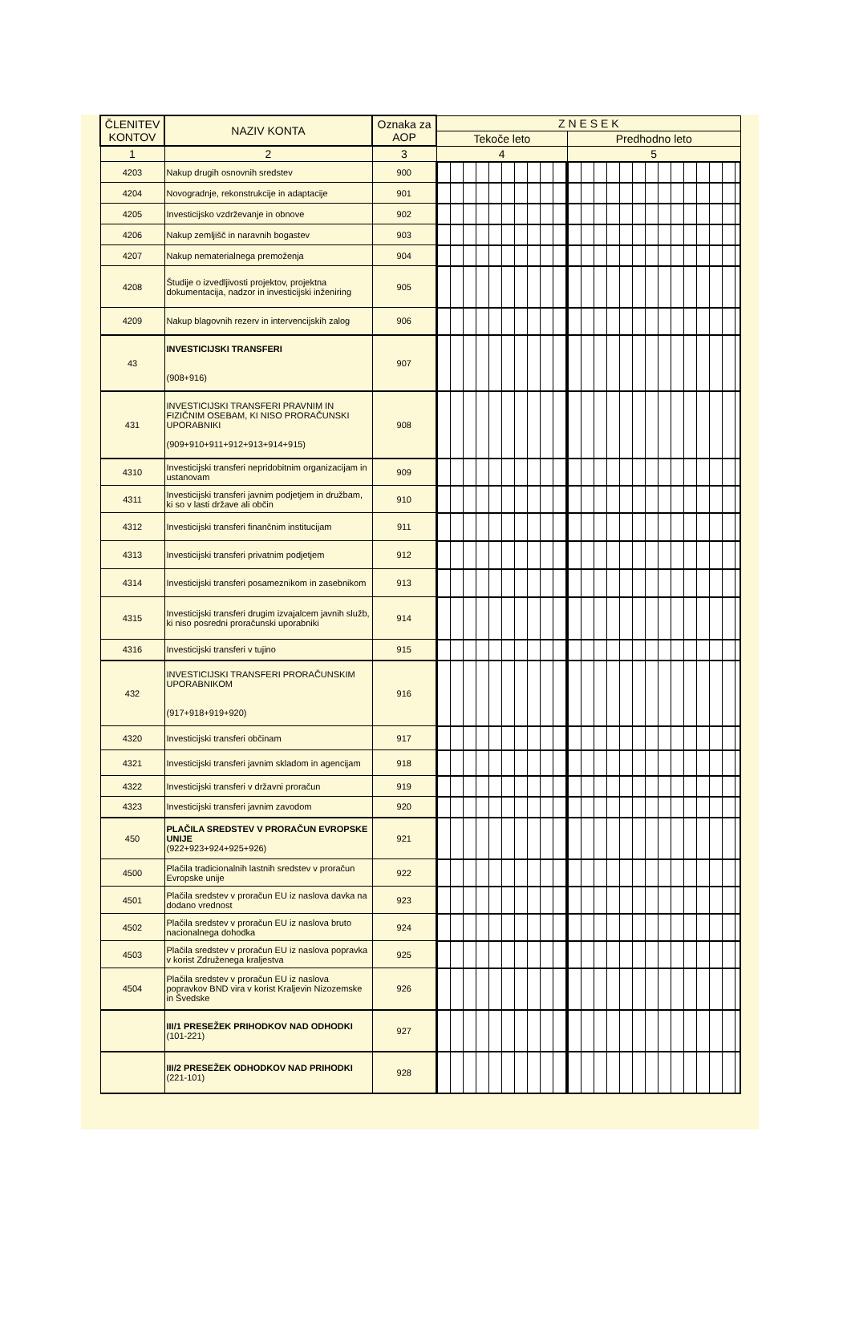| ČLENITEV KONTOV | NAZIV KONTA | Oznaka za AOP | Z N E S E K | |
| --- | --- | --- | --- | --- |
| | | | Tekoče leto | Predhodno leto |
| 1 | 2 | 3 | 4 | 5 |
| 4203 | Nakup drugih osnovnih sredstev | 900 | | |
| 4204 | Novogradnje, rekonstrukcije in adaptacije | 901 | | |
| 4205 | Investicijsko vzdrževanje in obnove | 902 | | |
| 4206 | Nakup zemljišč in naravnih bogastev | 903 | | |
| 4207 | Nakup nematerialnega premoženja | 904 | | |
| 4208 | Študije o izvedljivosti projektov, projektna dokumentacija, nadzor in investicijski inženiring | 905 | | |
| 4209 | Nakup blagovnih rezerv in intervencijskih zalog | 906 | | |
| 43 | INVESTICIJSKI TRANSFERI (908+916) | 907 | | |
| 431 | INVESTICIJSKI TRANSFERI PRAVNIM IN FIZIČNIM OSEBAM, KI NISO PRORAČUNSKI UPORABNIKI (909+910+911+912+913+914+915) | 908 | | |
| 4310 | Investicijski transferi nepridobitnim organizacijam in ustanovam | 909 | | |
| 4311 | Investicijski transferi javnim podjetjem in družbam, ki so v lasti države ali občin | 910 | | |
| 4312 | Investicijski transferi finančnim institucijam | 911 | | |
| 4313 | Investicijski transferi privatnim podjetjem | 912 | | |
| 4314 | Investicijski transferi posameznikom in zasebnikom | 913 | | |
| 4315 | Investicijski transferi drugim izvajalcem javnih služb, ki niso posredni proračunski uporabniki | 914 | | |
| 4316 | Investicijski transferi v tujino | 915 | | |
| 432 | INVESTICIJSKI TRANSFERI PRORAČUNSKIM UPORABNIKOM (917+918+919+920) | 916 | | |
| 4320 | Investicijski transferi občinam | 917 | | |
| 4321 | Investicijski transferi javnim skladom in agencijam | 918 | | |
| 4322 | Investicijski transferi v državni proračun | 919 | | |
| 4323 | Investicijski transferi javnim zavodom | 920 | | |
| 450 | PLAČILA SREDSTEV V PRORAČUN EVROPSKE UNIJE (922+923+924+925+926) | 921 | | |
| 4500 | Plačila tradicionalnih lastnih sredstev v proračun Evropske unije | 922 | | |
| 4501 | Plačila sredstev v proračun EU iz naslova davka na dodano vrednost | 923 | | |
| 4502 | Plačila sredstev v proračun EU iz naslova bruto nacionalnega dohodka | 924 | | |
| 4503 | Plačila sredstev v proračun EU iz naslova popravka v korist Združenega kraljestva | 925 | | |
| 4504 | Plačila sredstev v proračun EU iz naslova popravkov BND vira v korist Kraljevin Nizozemske in Švedske | 926 | | |
| | III/1 PRESEŽEK PRIHODKOV NAD ODHODKI (101-221) | 927 | | |
| | III/2 PRESEŽEK ODHODKOV NAD PRIHODKI (221-101) | 928 | | |